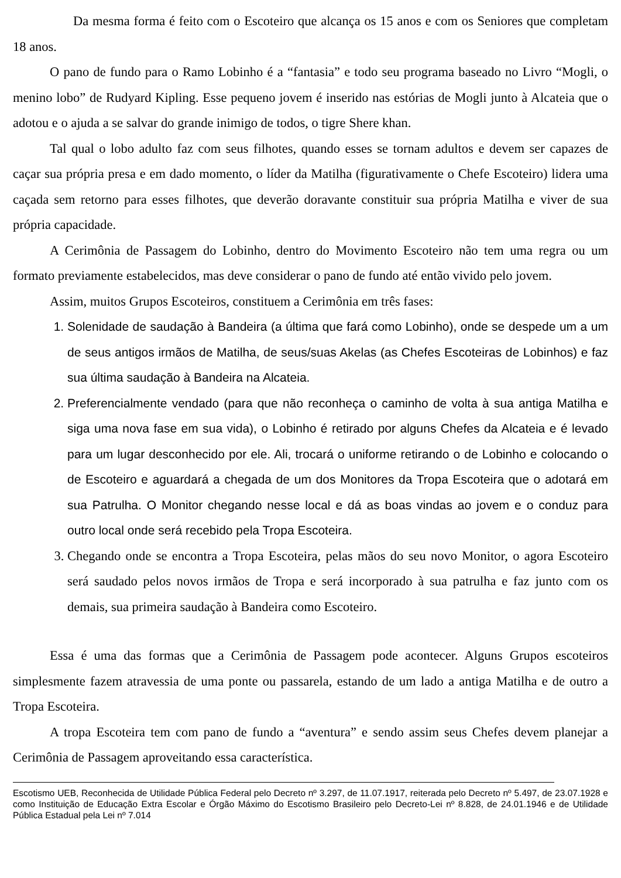Da mesma forma é feito com o Escoteiro que alcança os 15 anos e com os Seniores que completam 18 anos.
O pano de fundo para o Ramo Lobinho é a “fantasia” e todo seu programa baseado no Livro “Mogli, o menino lobo” de Rudyard Kipling. Esse pequeno jovem é inserido nas estórias de Mogli junto à Alcateia que o adotou e o ajuda a se salvar do grande inimigo de todos, o tigre Shere khan.
Tal qual o lobo adulto faz com seus filhotes, quando esses se tornam adultos e devem ser capazes de caçar sua própria presa e em dado momento, o líder da Matilha (figurativamente o Chefe Escoteiro) lidera uma caçada sem retorno para esses filhotes, que deverão doravante constituir sua própria Matilha e viver de sua própria capacidade.
A Cerimônia de Passagem do Lobinho, dentro do Movimento Escoteiro não tem uma regra ou um formato previamente estabelecidos, mas deve considerar o pano de fundo até então vivido pelo jovem.
Assim, muitos Grupos Escoteiros, constituem a Cerimônia em três fases:
1. Solenidade de saudação à Bandeira (a última que fará como Lobinho), onde se despede um a um de seus antigos irmãos de Matilha, de seus/suas Akelas (as Chefes Escoteiras de Lobinhos) e faz sua última saudação à Bandeira na Alcateia.
2. Preferencialmente vendado (para que não reconheça o caminho de volta à sua antiga Matilha e siga uma nova fase em sua vida), o Lobinho é retirado por alguns Chefes da Alcateia e é levado para um lugar desconhecido por ele. Ali, trocará o uniforme retirando o de Lobinho e colocando o de Escoteiro e aguardará a chegada de um dos Monitores da Tropa Escoteira que o adotará em sua Patrulha. O Monitor chegando nesse local e dá as boas vindas ao jovem e o conduz para outro local onde será recebido pela Tropa Escoteira.
3. Chegando onde se encontra a Tropa Escoteira, pelas mãos do seu novo Monitor, o agora Escoteiro será saudado pelos novos irmãos de Tropa e será incorporado à sua patrulha e faz junto com os demais, sua primeira saudação à Bandeira como Escoteiro.
Essa é uma das formas que a Cerimônia de Passagem pode acontecer. Alguns Grupos escoteiros simplesmente fazem atravessia de uma ponte ou passarela, estando de um lado a antiga Matilha e de outro a Tropa Escoteira.
A tropa Escoteira tem com pano de fundo a “aventura” e sendo assim seus Chefes devem planejar a Cerimônia de Passagem aproveitando essa característica.
Escotismo UEB, Reconhecida de Utilidade Pública Federal pelo Decreto nº 3.297, de 11.07.1917, reiterada pelo Decreto nº 5.497, de 23.07.1928 e como Instituição de Educação Extra Escolar e Órgão Máximo do Escotismo Brasileiro pelo Decreto-Lei nº 8.828, de 24.01.1946 e de Utilidade Pública Estadual pela Lei nº 7.014